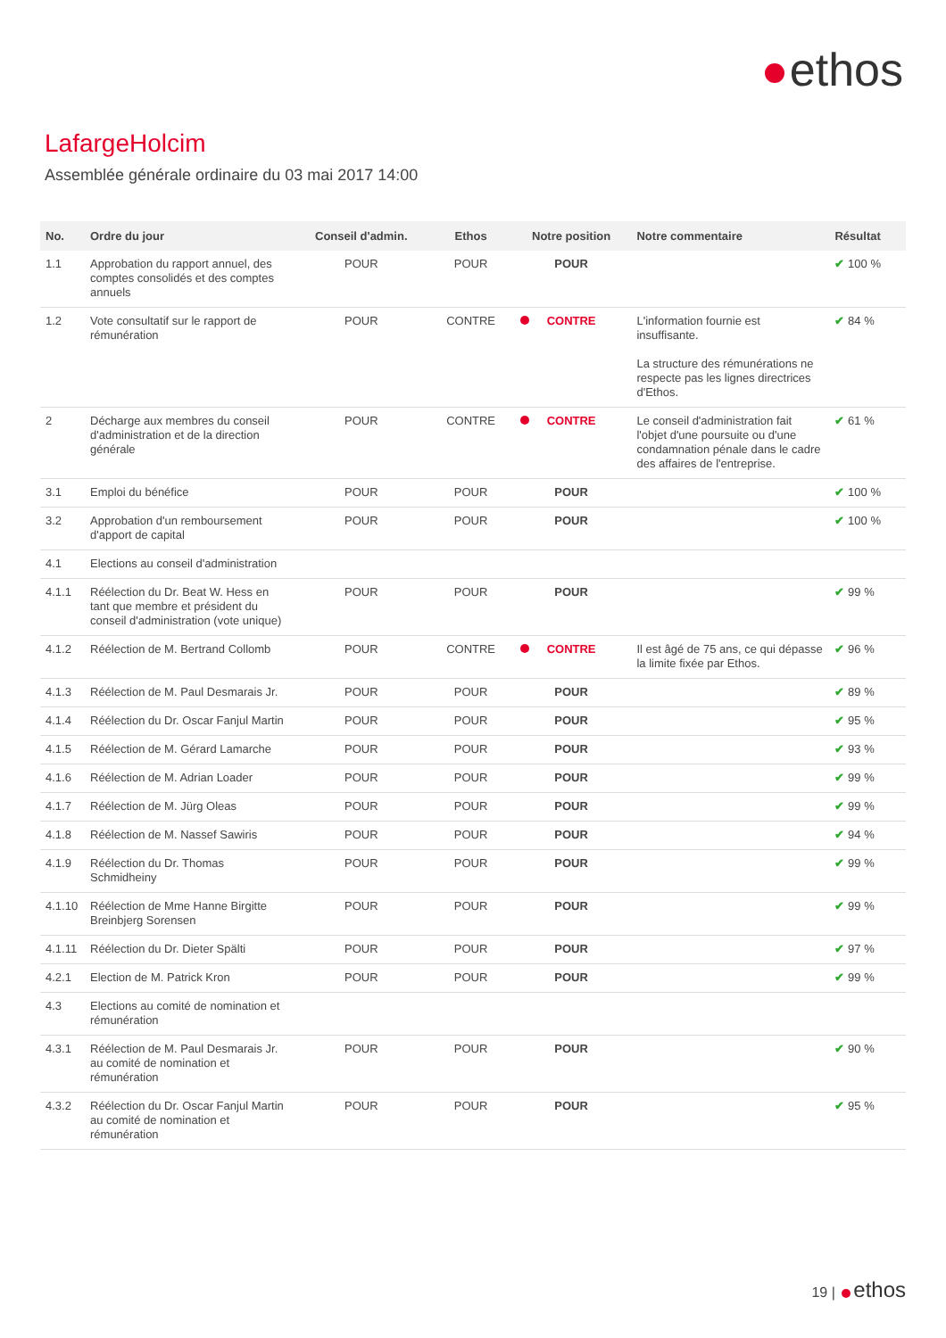ethos
LafargeHolcim
Assemblée générale ordinaire du 03 mai 2017 14:00
| No. | Ordre du jour | Conseil d'admin. | Ethos | Notre position | Notre commentaire | Résultat |
| --- | --- | --- | --- | --- | --- | --- |
| 1.1 | Approbation du rapport annuel, des comptes consolidés et des comptes annuels | POUR | POUR | POUR | | ✔ 100 % |
| 1.2 | Vote consultatif sur le rapport de rémunération | POUR | CONTRE | CONTRE | L'information fournie est insuffisante. La structure des rémunérations ne respecte pas les lignes directrices d'Ethos. | ✔ 84 % |
| 2 | Décharge aux membres du conseil d'administration et de la direction générale | POUR | CONTRE | CONTRE | Le conseil d'administration fait l'objet d'une poursuite ou d'une condamnation pénale dans le cadre des affaires de l'entreprise. | ✔ 61 % |
| 3.1 | Emploi du bénéfice | POUR | POUR | POUR | | ✔ 100 % |
| 3.2 | Approbation d'un remboursement d'apport de capital | POUR | POUR | POUR | | ✔ 100 % |
| 4.1 | Elections au conseil d'administration | | | | | |
| 4.1.1 | Réélection du Dr. Beat W. Hess en tant que membre et président du conseil d'administration (vote unique) | POUR | POUR | POUR | | ✔ 99 % |
| 4.1.2 | Réélection de M. Bertrand Collomb | POUR | CONTRE | CONTRE | Il est âgé de 75 ans, ce qui dépasse la limite fixée par Ethos. | ✔ 96 % |
| 4.1.3 | Réélection de M. Paul Desmarais Jr. | POUR | POUR | POUR | | ✔ 89 % |
| 4.1.4 | Réélection du Dr. Oscar Fanjul Martin | POUR | POUR | POUR | | ✔ 95 % |
| 4.1.5 | Réélection de M. Gérard Lamarche | POUR | POUR | POUR | | ✔ 93 % |
| 4.1.6 | Réélection de M. Adrian Loader | POUR | POUR | POUR | | ✔ 99 % |
| 4.1.7 | Réélection de M. Jürg Oleas | POUR | POUR | POUR | | ✔ 99 % |
| 4.1.8 | Réélection de M. Nassef Sawiris | POUR | POUR | POUR | | ✔ 94 % |
| 4.1.9 | Réélection du Dr. Thomas Schmidheiny | POUR | POUR | POUR | | ✔ 99 % |
| 4.1.10 | Réélection de Mme Hanne Birgitte Breinbjerg Sorensen | POUR | POUR | POUR | | ✔ 99 % |
| 4.1.11 | Réélection du Dr. Dieter Spälti | POUR | POUR | POUR | | ✔ 97 % |
| 4.2.1 | Election de M. Patrick Kron | POUR | POUR | POUR | | ✔ 99 % |
| 4.3 | Elections au comité de nomination et rémunération | | | | | |
| 4.3.1 | Réélection de M. Paul Desmarais Jr. au comité de nomination et rémunération | POUR | POUR | POUR | | ✔ 90 % |
| 4.3.2 | Réélection du Dr. Oscar Fanjul Martin au comité de nomination et rémunération | POUR | POUR | POUR | | ✔ 95 % |
19 | ethos